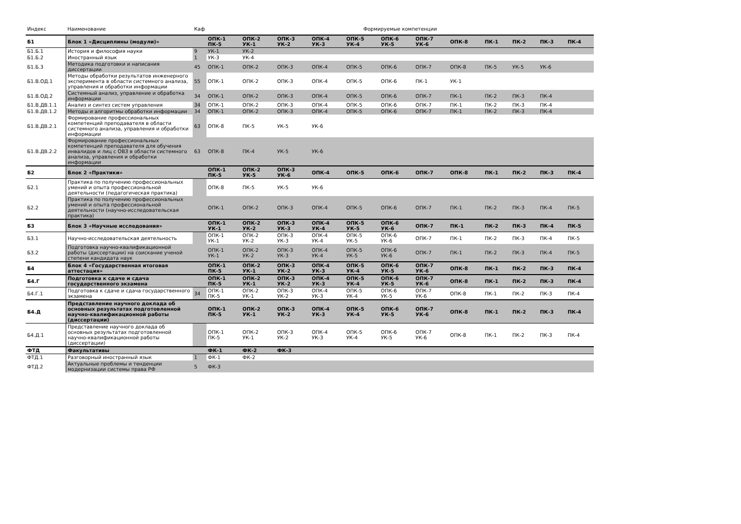| Индекс | Наименование | Каф | Формируемые компетенции | | | | | | | | | | | |
| --- | --- | --- | --- | --- | --- | --- | --- | --- | --- | --- | --- | --- | --- | --- |
| Б1 | Блок 1 «Дисциплины (модули)» | | ОПК-1 ПК-5 | ОПК-2 УК-1 | ОПК-3 УК-2 | ОПК-4 УК-3 | ОПК-5 УК-4 | ОПК-6 УК-5 | ОПК-7 УК-6 | ОПК-8 | ПК-1 | ПК-2 | ПК-3 | ПК-4 |
| Б1.Б.1 | История и философия науки | 9 | УК-1 | УК-2 | | | | | | | | | | |
| Б1.Б.2 | Иностранный язык | 1 | УК-3 | УК-4 | | | | | | | | | | |
| Б1.Б.3 | Методика подготовки и написания диссертации | 45 | ОПК-1 | ОПК-2 | ОПК-3 | ОПК-4 | ОПК-5 | ОПК-6 | ОПК-7 | ОПК-8 | ПК-5 | УК-5 | УК-6 | |
| Б1.В.ОД.1 | Методы обработки результатов инженерного эксперимента в области системного анализа, управления и обработки информации | 55 | ОПК-1 | ОПК-2 | ОПК-3 | ОПК-4 | ОПК-5 | ОПК-6 | ПК-1 | УК-1 | | | | |
| Б1.В.ОД.2 | Системный анализ, управление и обработка информации | 34 | ОПК-1 | ОПК-2 | ОПК-3 | ОПК-4 | ОПК-5 | ОПК-6 | ОПК-7 | ПК-1 | ПК-2 | ПК-3 | ПК-4 | |
| Б1.В.ДВ.1.1 | Анализ и синтез систем управления | 34 | ОПК-1 | ОПК-2 | ОПК-3 | ОПК-4 | ОПК-5 | ОПК-6 | ОПК-7 | ПК-1 | ПК-2 | ПК-3 | ПК-4 | |
| Б1.В.ДВ.1.2 | Методы и алгоритмы обработки информации | 34 | ОПК-1 | ОПК-2 | ОПК-3 | ОПК-4 | ОПК-5 | ОПК-6 | ОПК-7 | ПК-1 | ПК-2 | ПК-3 | ПК-4 | |
| Б1.В.ДВ.2.1 | Формирование профессиональных компетенций преподавателя в области системного анализа, управления и обработки информации | 63 | ОПК-8 | ПК-5 | УК-5 | УК-6 | | | | | | | | |
| Б1.В.ДВ.2.2 | Формирование профессиональных компетенций преподавателя для обучения инвалидов и лиц с ОВЗ в области системного анализа, управления и обработки информации | 63 | ОПК-8 | ПК-4 | УК-5 | УК-6 | | | | | | | | |
| Б2 | Блок 2 «Практики» | | ОПК-1 ПК-5 | ОПК-2 УК-5 | ОПК-3 УК-6 | ОПК-4 | ОПК-5 | ОПК-6 | ОПК-7 | ОПК-8 | ПК-1 | ПК-2 | ПК-3 | ПК-4 |
| Б2.1 | Практика по получению профессиональных умений и опыта профессиональной деятельности (педагогическая практика) | | ОПК-8 | ПК-5 | УК-5 | УК-6 | | | | | | | | |
| Б2.2 | Практика по получению профессиональных умений и опыта профессиональной деятельности (научно-исследовательская практика) | | ОПК-1 | ОПК-2 | ОПК-3 | ОПК-4 | ОПК-5 | ОПК-6 | ОПК-7 | ПК-1 | ПК-2 | ПК-3 | ПК-4 | ПК-5 |
| Б3 | Блок 3 «Научные исследования» | | ОПК-1 УК-1 | ОПК-2 УК-2 | ОПК-3 УК-3 | ОПК-4 УК-4 | ОПК-5 УК-5 | ОПК-6 УК-6 | ОПК-7 | ПК-1 | ПК-2 | ПК-3 | ПК-4 | ПК-5 |
| Б3.1 | Научно-исследовательская деятельность | | ОПК-1 УК-1 | ОПК-2 УК-2 | ОПК-3 УК-3 | ОПК-4 УК-4 | ОПК-5 УК-5 | ОПК-6 УК-6 | ОПК-7 | ПК-1 | ПК-2 | ПК-3 | ПК-4 | ПК-5 |
| Б3.2 | Подготовка научно-квалификационной работы (диссертации) на соискание ученой степени кандидата наук | | ОПК-1 УК-1 | ОПК-2 УК-2 | ОПК-3 УК-3 | ОПК-4 УК-4 | ОПК-5 УК-5 | ОПК-6 УК-6 | ОПК-7 | ПК-1 | ПК-2 | ПК-3 | ПК-4 | ПК-5 |
| Б4 | Блок 4 «Государственная итоговая аттестация» | | ОПК-1 ПК-5 | ОПК-2 УК-1 | ОПК-3 УК-2 | ОПК-4 УК-3 | ОПК-5 УК-4 | ОПК-6 УК-5 | ОПК-7 УК-6 | ОПК-8 | ПК-1 | ПК-2 | ПК-3 | ПК-4 |
| Б4.Г | Подготовка к сдаче и сдача государственного экзамена | | ОПК-1 ПК-5 | ОПК-2 УК-1 | ОПК-3 УК-2 | ОПК-4 УК-3 | ОПК-5 УК-4 | ОПК-6 УК-5 | ОПК-7 УК-6 | ОПК-8 | ПК-1 | ПК-2 | ПК-3 | ПК-4 |
| Б4.Г.1 | Подготовка к сдаче и сдача государственного экзамена | 34 | ОПК-1 ПК-5 | ОПК-2 УК-1 | ОПК-3 УК-2 | ОПК-4 УК-3 | ОПК-5 УК-4 | ОПК-6 УК-5 | ОПК-7 УК-6 | ОПК-8 | ПК-1 | ПК-2 | ПК-3 | ПК-4 |
| Б4.Д | Представление научного доклада об основных результатах подготовленной научно-квалификационной работы (диссертации) | | ОПК-1 ПК-5 | ОПК-2 УК-1 | ОПК-3 УК-2 | ОПК-4 УК-3 | ОПК-5 УК-4 | ОПК-6 УК-5 | ОПК-7 УК-6 | ОПК-8 | ПК-1 | ПК-2 | ПК-3 | ПК-4 |
| Б4.Д.1 | Представление научного доклада об основных результатах подготовленной научно-квалификационной работы (диссертации) | | ОПК-1 ПК-5 | ОПК-2 УК-1 | ОПК-3 УК-2 | ОПК-4 УК-3 | ОПК-5 УК-4 | ОПК-6 УК-5 | ОПК-7 УК-6 | ОПК-8 | ПК-1 | ПК-2 | ПК-3 | ПК-4 |
| ФТД | Факультативы | | ФК-1 | ФК-2 | ФК-3 | | | | | | | | | |
| ФТД.1 | Разговорный иностранный язык | 1 | ФК-1 | ФК-2 | | | | | | | | | | |
| ФТД.2 | Актуальные проблемы и тенденции модернизации системы права РФ | 5 | ФК-3 | | | | | | | | | | | |